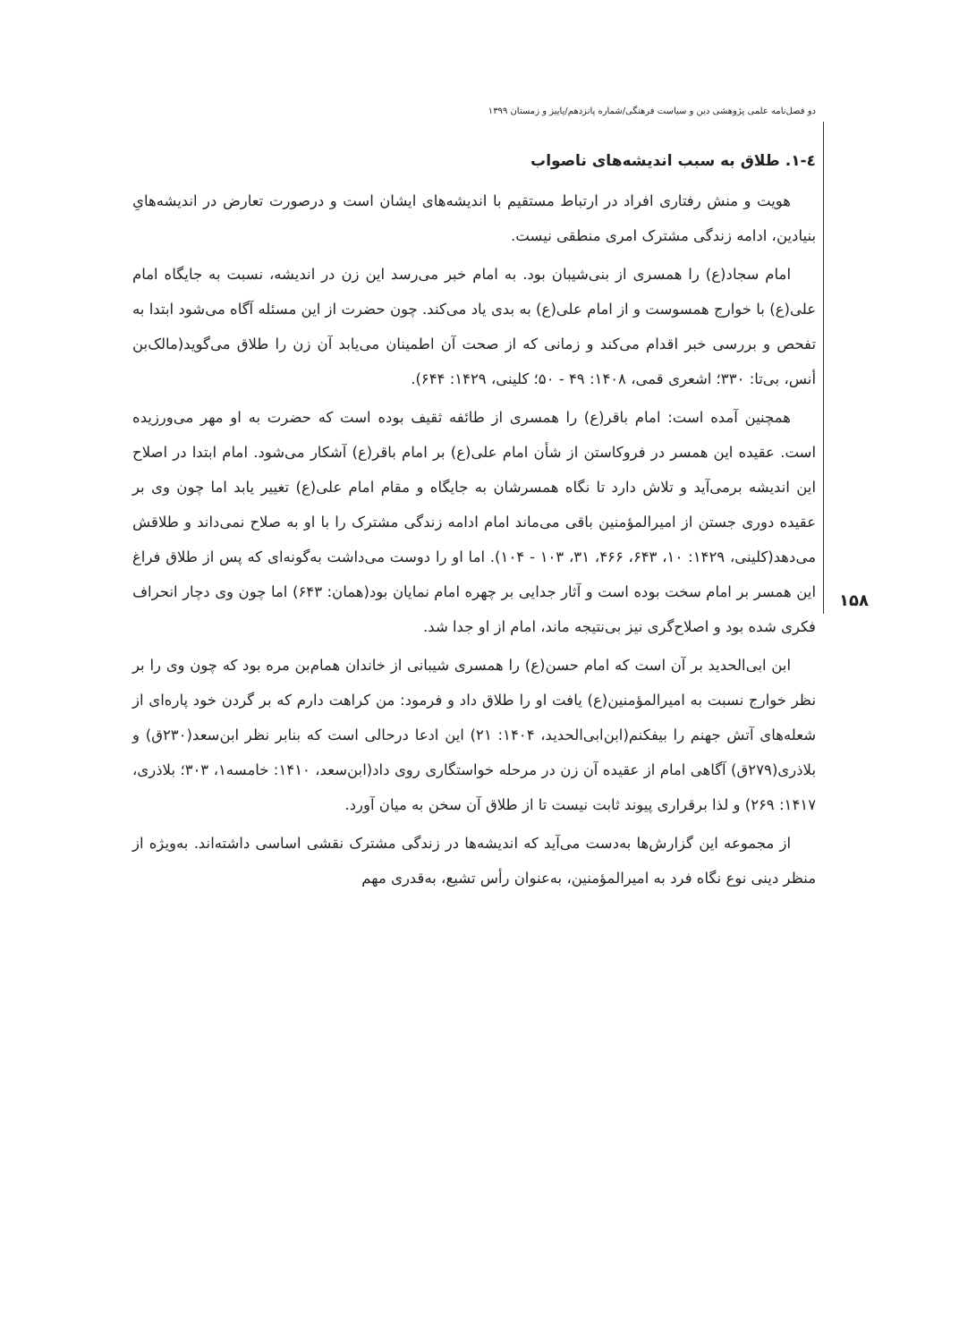دو فصل‌نامه علمی پژوهشی دین و سیاست فرهنگی/شماره پانزدهم/پاییز و زمستان ۱۳۹۹
۱۵۸
٤-١. طلاق به سبب اندیشه‌های ناصواب
هویت و منش رفتاری افراد در ارتباط مستقیم با اندیشه‌های ایشان است و درصورت تعارض در اندیشه‌هایِ بنیادین، ادامه زندگی مشترک امری منطقی نیست.
امام سجاد(ع) را همسری از بنی‌شیبان بود. به امام خبر می‌رسد این زن در اندیشه، نسبت به جایگاه امام علی(ع) با خوارج همسوست و از امام علی(ع) به بدی یاد می‌کند. چون حضرت از این مسئله آگاه می‌شود ابتدا به تفحص و بررسی خبر اقدام می‌کند و زمانی که از صحت آن اطمینان می‌یابد آن زن را طلاق می‌گوید(مالک‌بن أنس، بی‌تا: ۳۳۰؛ اشعری قمی، ۱۴۰۸: ۴۹ - ۵۰؛ کلینی، ۱۴۲۹: ۶۴۴).
همچنین آمده است: امام باقر(ع) را همسری از طائفه ثقیف بوده است که حضرت به او مهر می‌ورزیده است. عقیده این همسر در فروکاستن از شأن امام علی(ع) بر امام باقر(ع) آشکار می‌شود. امام ابتدا در اصلاح این اندیشه برمی‌آید و تلاش دارد تا نگاه همسرشان به جایگاه و مقام امام علی(ع) تغییر یابد اما چون وی بر عقیده دوری جستن از امیرالمؤمنین باقی می‌ماند امام ادامه زندگی مشترک را با او به صلاح نمی‌داند و طلاقش می‌دهد(کلینی، ۱۴۲۹: ۱۰، ۶۴۳، ۴۶۶، ۳۱، ۱۰۳ - ۱۰۴). اما او را دوست می‌داشت به‌گونه‌ای که پس از طلاق فراغ این همسر بر امام سخت بوده است و آثار جدایی بر چهره امام نمایان بود(همان: ۶۴۳) اما چون وی دچار انحراف فکری شده بود و اصلاح‌گری نیز بی‌نتیجه ماند، امام از او جدا شد.
ابن ابی‌الحدید بر آن است که امام حسن(ع) را همسری شیبانی از خاندان همام‌بن مره بود که چون وی را بر نظر خوارج نسبت به امیرالمؤمنین(ع) یافت او را طلاق داد و فرمود: من کراهت دارم که بر گردن خود پاره‌ای از شعله‌های آتش جهنم را بیفکنم(ابن‌ابی‌الحدید، ۱۴۰۴: ۲۱) این ادعا درحالی است که بنابر نظر ابن‌سعد(۲۳۰ق) و بلاذری(۲۷۹ق) آگاهی امام از عقیده آن زن در مرحله خواستگاری روی داد(ابن‌سعد، ۱۴۱۰: خامسه۱، ۳۰۳؛ بلاذری، ۱۴۱۷: ۲۶۹) و لذا برقراری پیوند ثابت نیست تا از طلاق آن سخن به میان آورد.
از مجموعه این گزارش‌ها به‌دست می‌آید که اندیشه‌ها در زندگی مشترک نقشی اساسی داشته‌اند. به‌ویژه از منظر دینی نوع نگاه فرد به امیرالمؤمنین، به‌عنوان رأس تشیع، به‌قدری مهم